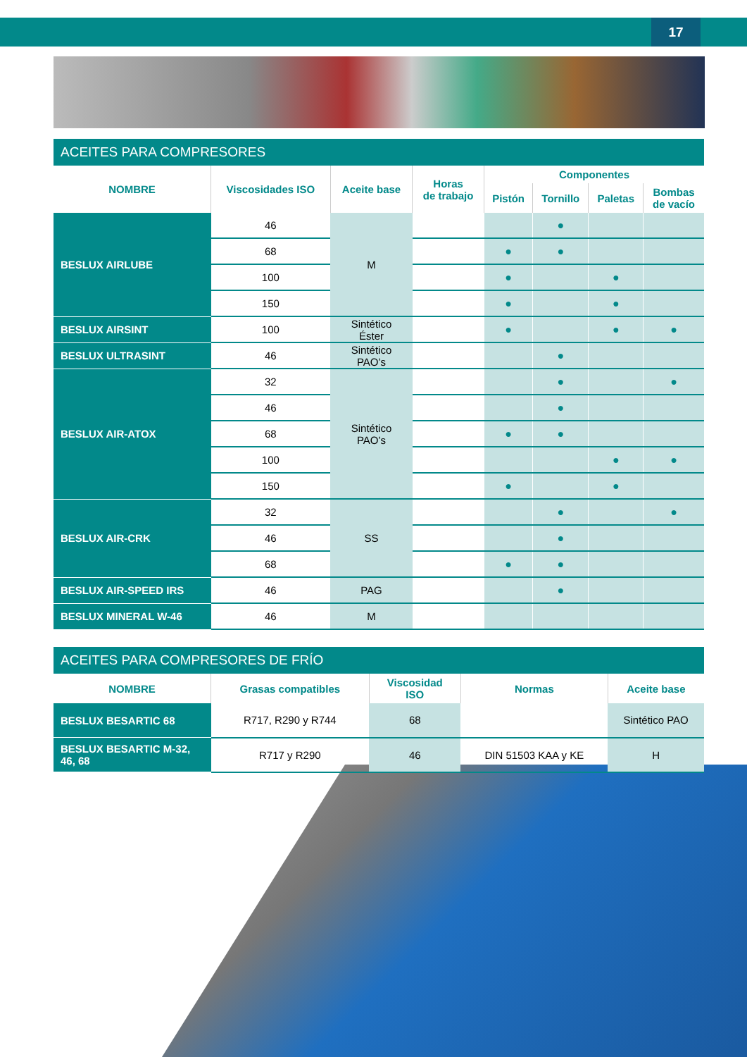17
ACEITES PARA COMPRESORES
| NOMBRE | Viscosidades ISO | Aceite base | Horas de trabajo | Componentes | | | |
| --- | --- | --- | --- | --- | --- | --- | --- |
| | | | | Pistón | Tornillo | Paletas | Bombas de vacío |
| BESLUX AIRLUBE | 46 | M | | | ● | | |
| | 68 | | | ● | ● | | |
| | 100 | | | ● | | ● | |
| | 150 | | | ● | | ● | |
| BESLUX AIRSINT | 100 | Sintético Éster | | ● | | ● | ● |
| BESLUX ULTRASINT | 46 | Sintético PAO’s | | | ● | | |
| BESLUX AIR-ATOX | 32 | Sintético PAO’s | | | ● | | ● |
| | 46 | | | | ● | | |
| | 68 | | | ● | ● | | |
| | 100 | | | | | ● | ● |
| | 150 | | | ● | | ● | |
| BESLUX AIR-CRK | 32 | SS | | | ● | | ● |
| | 46 | | | | ● | | |
| | 68 | | | ● | ● | | |
| BESLUX AIR-SPEED IRS | 46 | PAG | | | ● | | |
| BESLUX MINERAL W-46 | 46 | M | | | | | |
ACEITES PARA COMPRESORES DE FRÍO
| NOMBRE | Grasas compatibles | Viscosidad ISO | Normas | Aceite base |
| --- | --- | --- | --- | --- |
| BESLUX BESARTIC 68 | R717, R290 y R744 | 68 | | Sintético PAO |
| BESLUX BESARTIC M-32, 46, 68 | R717 y R290 | 46 | DIN 51503 KAA y KE | H |